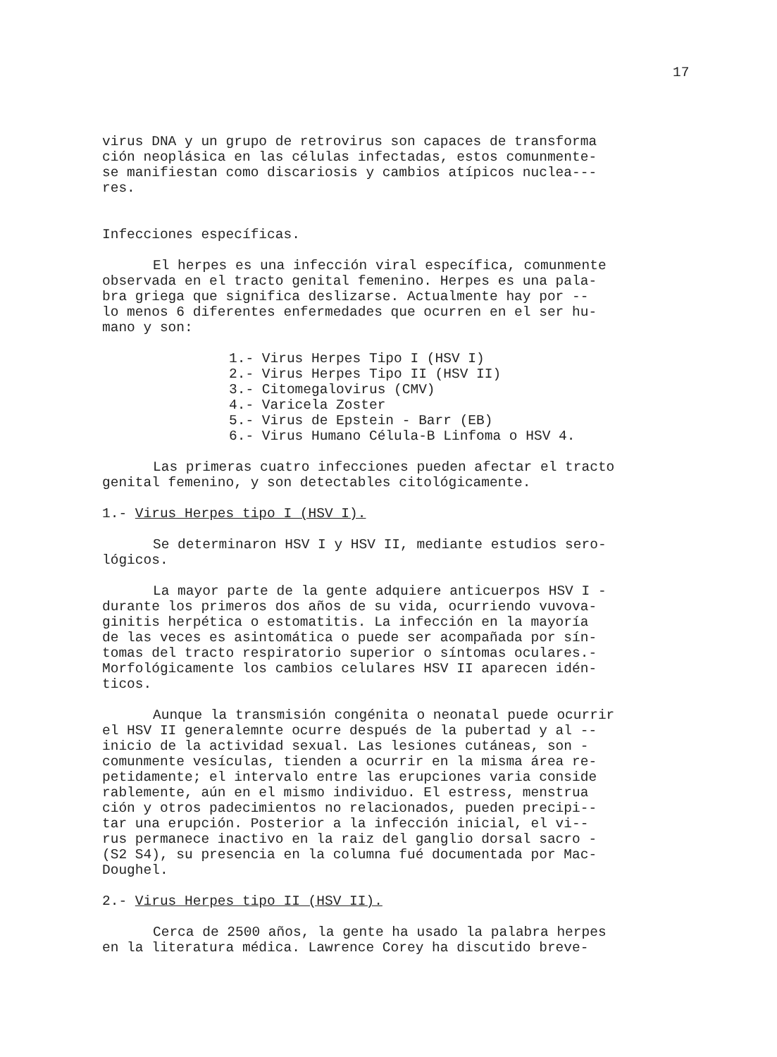17
virus DNA y un grupo de retrovirus son capaces de transforma
ción neoplásica en las células infectadas, estos comunmente-
se manifiestan como discariosis y cambios atípicos nuclea---
res.
Infecciones específicas.
El herpes es una infección viral específica, comunmente
observada en el tracto genital femenino. Herpes es una pala-
bra griega que significa deslizarse. Actualmente hay por --
lo menos 6 diferentes enfermedades que ocurren en el ser hu-
mano y son:
1.- Virus Herpes Tipo I (HSV I)
2.- Virus Herpes Tipo II (HSV II)
3.- Citomegalovirus (CMV)
4.- Varicela Zoster
5.- Virus de Epstein - Barr (EB)
6.- Virus Humano Célula-B Linfoma o HSV 4.
Las primeras cuatro infecciones pueden afectar el tracto
genital femenino, y son detectables citológicamente.
1.- Virus Herpes tipo I (HSV I).
Se determinaron HSV I y HSV II, mediante estudios sero-
lógicos.
La mayor parte de la gente adquiere anticuerpos HSV I -
durante los primeros dos años de su vida, ocurriendo vuvova-
ginitis herpética o estomatitis. La infección en la mayoría
de las veces es asintomática o puede ser acompañada por sín-
tomas del tracto respiratorio superior o síntomas oculares.-
Morfológicamente los cambios celulares HSV II aparecen idén-
ticos.
Aunque la transmisión congénita o neonatal puede ocurrir
el HSV II generalemnte ocurre después de la pubertad y al --
inicio de la actividad sexual. Las lesiones cutáneas, son -
comunmente vesículas, tienden a ocurrir en la misma área re-
petidamente; el intervalo entre las erupciones varia conside
rablemente, aún en el mismo individuo. El estress, menstrua
ción y otros padecimientos no relacionados, pueden precipi--
tar una erupción. Posterior a la infección inicial, el vi--
rus permanece inactivo en la raiz del ganglio dorsal sacro -
(S2 S4), su presencia en la columna fué documentada por Mac-
Doughel.
2.- Virus Herpes tipo II (HSV II).
Cerca de 2500 años, la gente ha usado la palabra herpes
en la literatura médica. Lawrence Corey ha discutido breve-